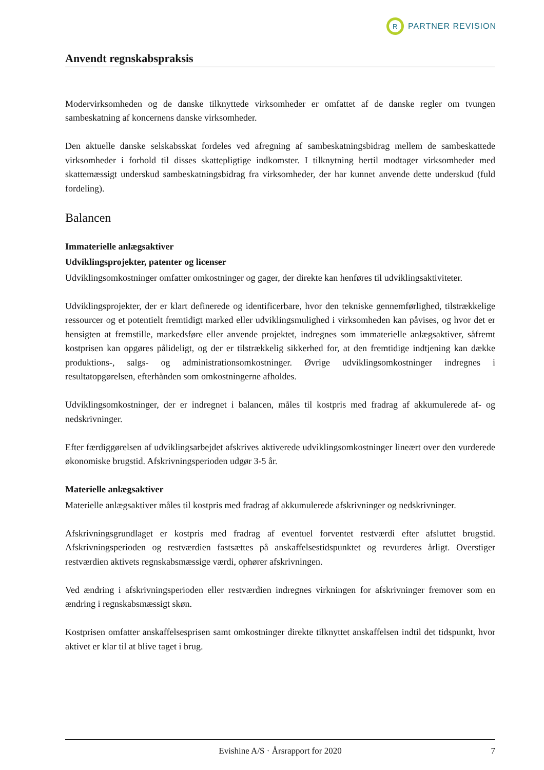R
PARTNER REVISION
Anvendt regnskabspraksis
Modervirksomheden og de danske tilknyttede virksomheder er omfattet af de danske regler om tvungen sambeskatning af koncernens danske virksomheder.
Den aktuelle danske selskabsskat fordeles ved afregning af sambeskatningsbidrag mellem de sambeskattede virksomheder i forhold til disses skattepligtige indkomster. I tilknytning hertil modtager virksomheder med skattemæssigt underskud sambeskatningsbidrag fra virksomheder, der har kunnet anvende dette underskud (fuld fordeling).
Balancen
Immaterielle anlægsaktiver
Udviklingsprojekter, patenter og licenser
Udviklingsomkostninger omfatter omkostninger og gager, der direkte kan henføres til udviklingsaktiviteter.
Udviklingsprojekter, der er klart definerede og identificerbare, hvor den tekniske gennemførlighed, tilstrækkelige ressourcer og et potentielt fremtidigt marked eller udviklingsmulighed i virksomheden kan påvises, og hvor det er hensigten at fremstille, markedsføre eller anvende projektet, indregnes som immaterielle anlægsaktiver, såfremt kostprisen kan opgøres pålideligt, og der er tilstrækkelig sikkerhed for, at den fremtidige indtjening kan dække produktions-, salgs- og administrationsomkostninger. Øvrige udviklingsomkostninger indregnes i resultatopgørelsen, efterhånden som omkostningerne afholdes.
Udviklingsomkostninger, der er indregnet i balancen, måles til kostpris med fradrag af akkumulerede af- og nedskrivninger.
Efter færdiggørelsen af udviklingsarbejdet afskrives aktiverede udviklingsomkostninger lineært over den vurderede økonomiske brugstid. Afskrivningsperioden udgør 3-5 år.
Materielle anlægsaktiver
Materielle anlægsaktiver måles til kostpris med fradrag af akkumulerede afskrivninger og nedskrivninger.
Afskrivningsgrundlaget er kostpris med fradrag af eventuel forventet restværdi efter afsluttet brugstid. Afskrivningsperioden og restværdien fastsættes på anskaffelsestidspunktet og revurderes årligt. Overstiger restværdien aktivets regnskabsmæssige værdi, ophører afskrivningen.
Ved ændring i afskrivningsperioden eller restværdien indregnes virkningen for afskrivninger fremover som en ændring i regnskabsmæssigt skøn.
Kostprisen omfatter anskaffelsesprisen samt omkostninger direkte tilknyttet anskaffelsen indtil det tidspunkt, hvor aktivet er klar til at blive taget i brug.
Evishine A/S · Årsrapport for 2020 7